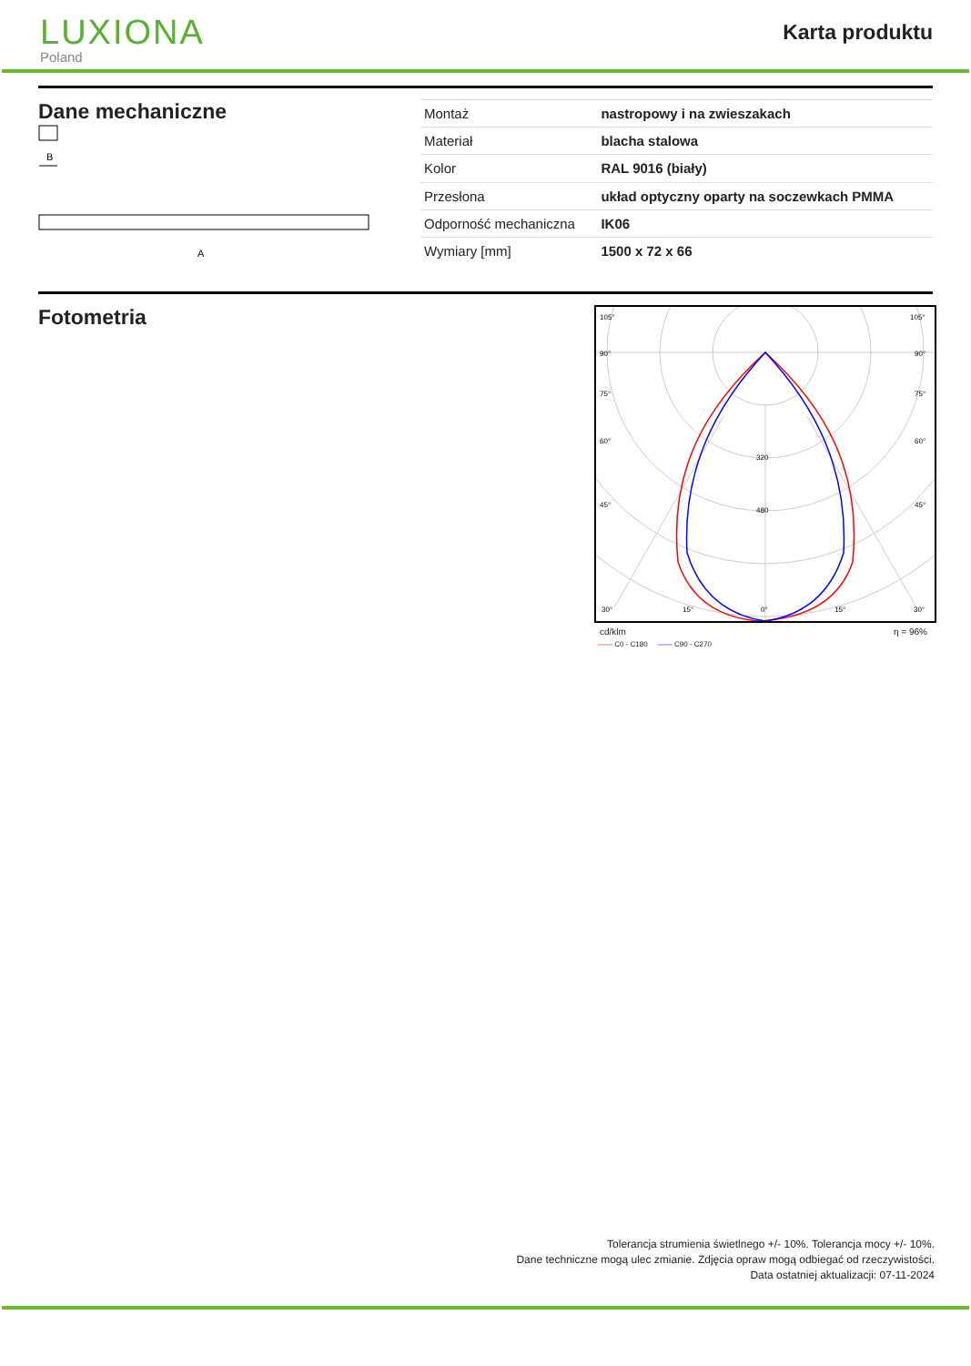LUXIONA
Poland
Karta produktu
Dane mechaniczne
B
A
| Montaż | nastropowy i na zwieszakach |
| Materiał | blacha stalowa |
| Kolor | RAL 9016 (biały) |
| Przesłona | układ optyczny oparty na soczewkach PMMA |
| Odporność mechaniczna | IK06 |
| Wymiary [mm] | 1500 x 72 x 66 |
Fotometria
105°
105°
90°
90°
75°
75°
60°
60°
320
45°
45°
480
30°
15°
0°
15°
30°
cd/klm η = 96%
—— C0 - C180 —— C90 - C270
Tolerancja strumienia świetlnego +/- 10%. Tolerancja mocy +/- 10%.
Dane techniczne mogą ulec zmianie. Zdjęcia opraw mogą odbiegać od rzeczywistości.
Data ostatniej aktualizacji: 07-11-2024